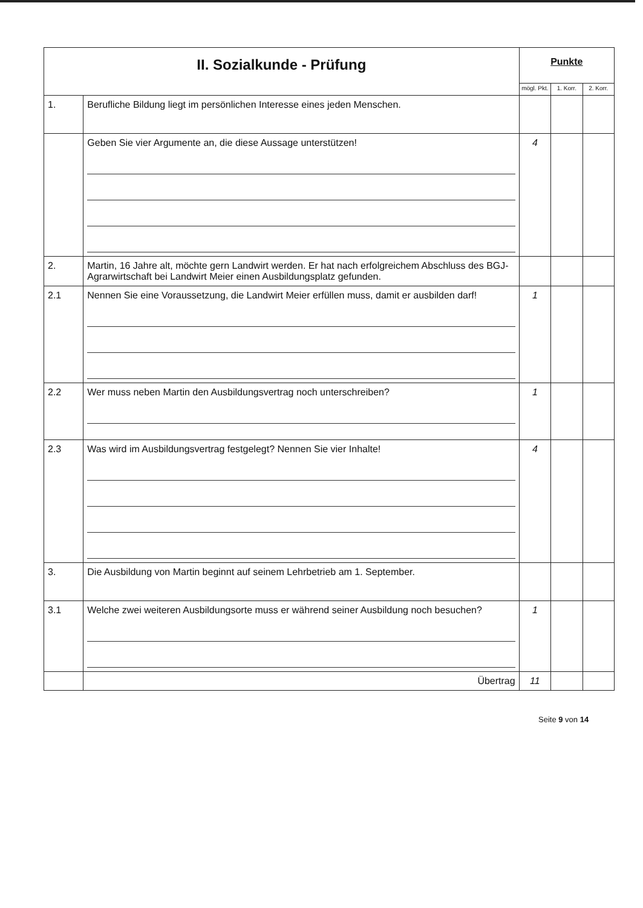| II. Sozialkunde - Prüfung | | Punkte | | |
| | | mögl. Pkt. | 1. Korr. | 2. Korr. |
| 1. | Berufliche Bildung liegt im persönlichen Interesse eines jeden Menschen. | | | |
| | Geben Sie vier Argumente an, die diese Aussage unterstützen! | 4 | | |
| 2. | Martin, 16 Jahre alt, möchte gern Landwirt werden. Er hat nach erfolgreichem Abschluss des BGJ-Agrarwirtschaft bei Landwirt Meier einen Ausbildungsplatz gefunden. | | | |
| 2.1 | Nennen Sie eine Voraussetzung, die Landwirt Meier erfüllen muss, damit er ausbilden darf! | 1 | | |
| 2.2 | Wer muss neben Martin den Ausbildungsvertrag noch unterschreiben? | 1 | | |
| 2.3 | Was wird im Ausbildungsvertrag festgelegt? Nennen Sie vier Inhalte! | 4 | | |
| 3. | Die Ausbildung von Martin beginnt auf seinem Lehrbetrieb am 1. September. | | | |
| 3.1 | Welche zwei weiteren Ausbildungsorte muss er während seiner Ausbildung noch besuchen? | 1 | | |
| | Übertrag | 11 | | |
Seite 9 von 14